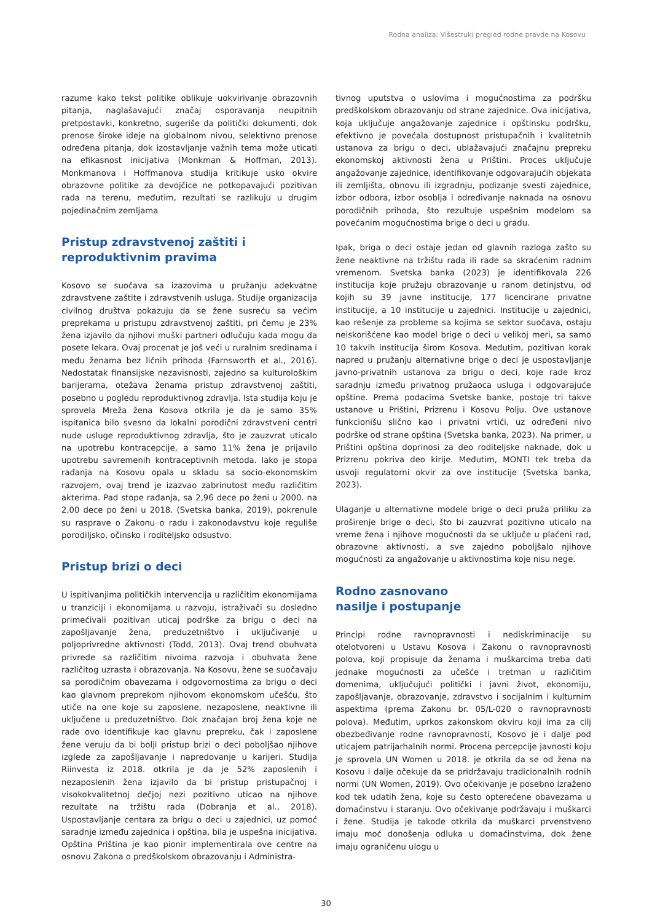Rodna analiza: Višestruki pregled rodne pravde na Kosovu
razume kako tekst politike oblikuje uokvirivanje obrazovnih pitanja, naglašavajući značaj osporavanja neupitnih pretpostavki, konkretno, sugeriše da politički dokumenti, dok prenose široke ideje na globalnom nivou, selektivno prenose određena pitanja, dok izostavljanje važnih tema može uticati na efikasnost inicijativa (Monkman & Hoffman, 2013). Monkmanova i Hoffmanova studija kritikuje usko okvire obrazovne politike za devojčice ne potkopavajući pozitivan rada na terenu, međutim, rezultati se razlikuju u drugim pojedinačnim zemljama
Pristup zdravstvenoj zaštiti i reproduktivnim pravima
Kosovo se suočava sa izazovima u pružanju adekvatne zdravstvene zaštite i zdravstvenih usluga. Studije organizacija civilnog društva pokazuju da se žene susreću sa većim preprekama u pristupu zdravstvenoj zaštiti, pri čemu je 23% žena izjavilo da njihovi muški partneri odlučuju kada mogu da posete lekara. Ovaj procenat je još veći u ruralnim sredinama i među ženama bez ličnih prihoda (Farnsworth et al., 2016). Nedostatak finansijske nezavisnosti, zajedno sa kulturološkim barijerama, otežava ženama pristup zdravstvenoj zaštiti, posebno u pogledu reproduktivnog zdravlja. Ista studija koju je sprovela Mreža žena Kosova otkrila je da je samo 35% ispitanica bilo svesno da lokalni porodični zdravstveni centri nude usluge reproduktivnog zdravlja, što je zauzvrat uticalo na upotrebu kontracepcije, a samo 11% žena je prijavilo upotrebu savremenih kontraceptivnih metoda. Iako je stopa rađanja na Kosovu opala u skladu sa socio-ekonomskim razvojem, ovaj trend je izazvao zabrinutost među različitim akterima. Pad stope rađanja, sa 2,96 dece po ženi u 2000. na 2,00 dece po ženi u 2018. (Svetska banka, 2019), pokrenule su rasprave o Zakonu o radu i zakonodavstvu koje reguliše porodiljsko, očinsko i roditeljsko odsustvo.
Pristup brizi o deci
U ispitivanjima političkih intervencija u različitim ekonomijama u tranziciji i ekonomijama u razvoju, istraživači su dosledno primećivali pozitivan uticaj podrške za brigu o deci na zapošljavanje žena, preduzetništvo i uključivanje u poljoprivredne aktivnosti (Todd, 2013). Ovaj trend obuhvata privrede sa različitim nivoima razvoja i obuhvata žene različitog uzrasta i obrazovanja. Na Kosovu, žene se suočavaju sa porodičnim obavezama i odgovornostima za brigu o deci kao glavnom preprekom njihovom ekonomskom učešću, što utiče na one koje su zaposlene, nezaposlene, neaktivne ili uključene u preduzetništvo. Dok značajan broj žena koje ne rade ovo identifikuje kao glavnu prepreku, čak i zaposlene žene veruju da bi bolji pristup brizi o deci poboljšao njihove izglede za zapošljavanje i napredovanje u karijeri. Studija Riinvesta iz 2018. otkrila je da je 52% zaposlenih i nezaposlenih žena izjavilo da bi pristup pristupačnoj i visokokvalitetnoj dečjoj nezi pozitivno uticao na njihove rezultate na tržištu rada (Dobranja et al., 2018). Uspostavljanje centara za brigu o deci u zajednici, uz pomoć saradnje između zajednica i opština, bila je uspešna inicijativa. Opština Priština je kao pionir implementirala ove centre na osnovu Zakona o predškolskom obrazovanju i Administra-
tivnog uputstva o uslovima i mogućnostima za podršku predškolskom obrazovanju od strane zajednice. Ova inicijativa, koja uključuje angažovanje zajednice i opštinsku podršku, efektivno je povećala dostupnost pristupačnih i kvalitetnih ustanova za brigu o deci, ublažavajući značajnu prepreku ekonomskoj aktivnosti žena u Prištini. Proces uključuje angažovanje zajednice, identifikovanje odgovarajućih objekata ili zemljišta, obnovu ili izgradnju, podizanje svesti zajednice, izbor odbora, izbor osoblja i određivanje naknada na osnovu porodičnih prihoda, što rezultuje uspešnim modelom sa povećanim mogućnostima brige o deci u gradu.
Ipak, briga o deci ostaje jedan od glavnih razloga zašto su žene neaktivne na tržištu rada ili rade sa skraćenim radnim vremenom. Svetska banka (2023) je identifikovala 226 institucija koje pružaju obrazovanje u ranom detinjstvu, od kojih su 39 javne institucije, 177 licencirane privatne institucije, a 10 institucije u zajednici. Institucije u zajednici, kao rešenje za probleme sa kojima se sektor suočava, ostaju neiskorišćene kao model brige o deci u velikoj meri, sa samo 10 takvih institucija širom Kosova. Međutim, pozitivan korak napred u pružanju alternativne brige o deci je uspostavljanje javno-privatnih ustanova za brigu o deci, koje rade kroz saradnju između privatnog pružaoca usluga i odgovarajuće opštine. Prema podacima Svetske banke, postoje tri takve ustanove u Prištini, Prizrenu i Kosovu Polju. Ove ustanove funkcionišu slično kao i privatni vrtići, uz određeni nivo podrške od strane opština (Svetska banka, 2023). Na primer, u Prištini opština doprinosi za deo roditeljske naknade, dok u Prizrenu pokriva deo kirije. Međutim, MONTI tek treba da usvoji regulatorni okvir za ove institucije (Svetska banka, 2023).
Ulaganje u alternativne modele brige o deci pruža priliku za proširenje brige o deci, što bi zauzvrat pozitivno uticalo na vreme žena i njihove mogućnosti da se uključe u plaćeni rad, obrazovne aktivnosti, a sve zajedno poboljšalo njihove mogućnosti za angažovanje u aktivnostima koje nisu nege.
Rodno zasnovano
nasilje i postupanje
Principi rodne ravnopravnosti i nediskriminacije su otelotvoreni u Ustavu Kosova i Zakonu o ravnopravnosti polova, koji propisuje da ženama i muškarcima treba dati jednake mogućnosti za učešće i tretman u različitim domenima, uključujući politički i javni život, ekonomiju, zapošljavanje, obrazovanje, zdravstvo i socijalnim i kulturnim aspektima (prema Zakonu br. 05/L-020 o ravnopravnosti polova). Međutim, uprkos zakonskom okviru koji ima za cilj obezbeđivanje rodne ravnopravnosti, Kosovo je i dalje pod uticajem patrijarhalnih normi. Procena percepcije javnosti koju je sprovela UN Women u 2018. je otkrila da se od žena na Kosovu i dalje očekuje da se pridržavaju tradicionalnih rodnih normi (UN Women, 2019). Ovo očekivanje je posebno izraženo kod tek udatih žena, koje su često opterećene obavezama u domaćinstvu i staranju. Ovo očekivanje podržavaju i muškarci i žene. Studija je takođe otkrila da muškarci prvenstveno imaju moć donošenja odluka u domaćinstvima, dok žene imaju ograničenu ulogu u
30